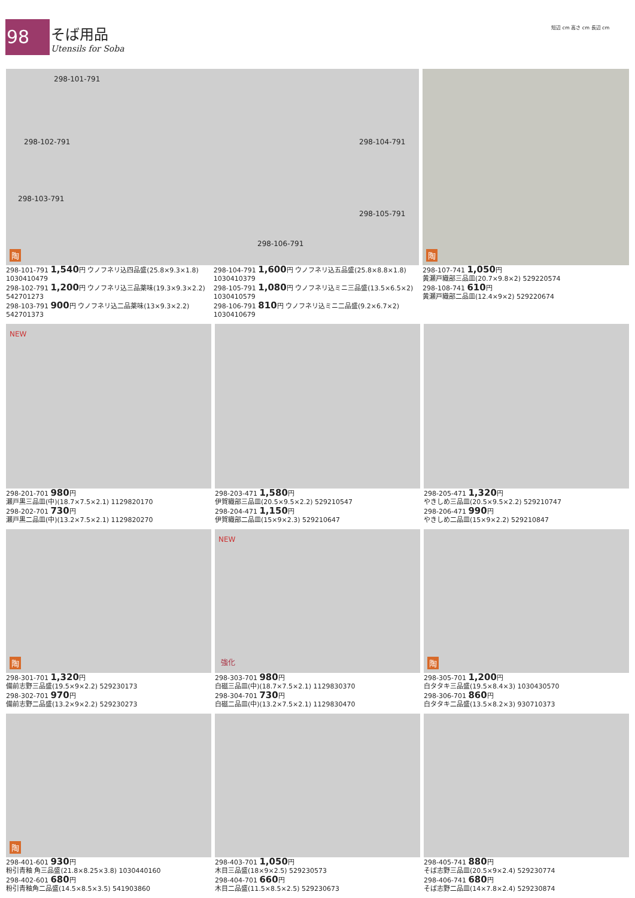98 そば用品
Utensils for Soba
短辺 cm 高さ cm 長辺 cm
298-101-791
298-102-791
298-103-791
298-104-791
298-105-791
298-106-791
陶
298-101-791 1,540円 ウノフネリ込四品盛(25.8×9.3×1.8) 1030410479
298-102-791 1,200円 ウノフネリ込三品薬味(19.3×9.3×2.2) 542701273
298-103-791 900円 ウノフネリ込二品薬味(13×9.3×2.2) 542701373
298-104-791 1,600円 ウノフネリ込五品盛(25.8×8.8×1.8) 1030410379
298-105-791 1,080円 ウノフネリ込ミニ三品盛(13.5×6.5×2) 1030410579
298-106-791 810円 ウノフネリ込ミニ二品盛(9.2×6.7×2) 1030410679
陶
298-107-741 1,050円
黄瀬戸織部三品皿(20.7×9.8×2) 529220574
298-108-741 610円
黄瀬戸織部二品皿(12.4×9×2) 529220674
NEW
298-201-701 980円
瀬戸黒三品皿(中)(18.7×7.5×2.1) 1129820170
298-202-701 730円
瀬戸黒二品皿(中)(13.2×7.5×2.1) 1129820270
298-203-471 1,580円
伊賀織部三品皿(20.5×9.5×2.2) 529210547
298-204-471 1,150円
伊賀織部二品皿(15×9×2.3) 529210647
298-205-471 1,320円
やきしめ三品皿(20.5×9.5×2.2) 529210747
298-206-471 990円
やきしめ二品皿(15×9×2.2) 529210847
陶
298-301-701 1,320円
備前志野三品盛(19.5×9×2.2) 529230173
298-302-701 970円
備前志野二品盛(13.2×9×2.2) 529230273
NEW
強化
298-303-701 980円
白磁三品皿(中)(18.7×7.5×2.1) 1129830370
298-304-701 730円
白磁二品皿(中)(13.2×7.5×2.1) 1129830470
陶
298-305-701 1,200円
白タタキ三品盛(19.5×8.4×3) 1030430570
298-306-701 860円
白タタキ二品盛(13.5×8.2×3) 930710373
陶
298-401-601 930円
粉引青釉 角三品盛(21.8×8.25×3.8) 1030440160
298-402-601 680円
粉引青釉角二品盛(14.5×8.5×3.5) 541903860
298-403-701 1,050円
木目三品盛(18×9×2.5) 529230573
298-404-701 660円
木目二品盛(11.5×8.5×2.5) 529230673
298-405-741 880円
そば志野三品皿(20.5×9×2.4) 529230774
298-406-741 680円
そば志野二品皿(14×7.8×2.4) 529230874